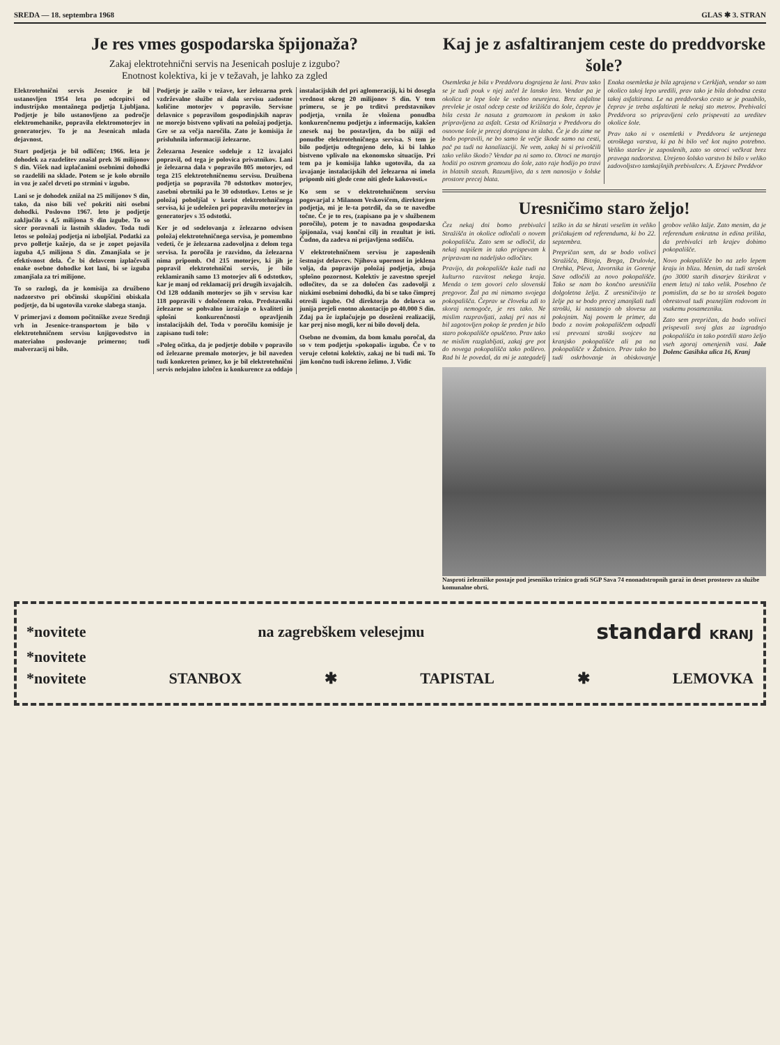SREDA — 18. septembra 1968 GLAS ✱ 3. STRAN
Je res vmes gospodarska špijonaža?
Zakaj elektrotehnični servis na Jesenicah posluje z izgubo?
Enotnost kolektiva, ki je v težavah, je lahko za zgled
Elektrotehnični servis Jesenice je bil ustanovljen 1954 leta po odcepitvi od industrijsko montažnega podjetja Ljubljana. Podjetje je bilo ustanovljeno za področje elektromehanike, popravila elektromotorjev in generatorjev. To je na Jesenicah mlada dejavnost.
Start podjetja je bil odličen; 1966. leta je dohodek za razdelitev znašal prek 36 milijonov S din. Višek nad izplačanimi osebnimi dohodki so razdelili na sklade. Potem se je kolo obrnilo in voz je začel drveti po strmini v izgubo.
Lani se je dohodek znižal na 25 milijonov S din, tako, da niso bili več pokriti niti osebni dohodki. Poslovno 1967. leto je podjetje zaključilo s 4,5 milijona S din izgube. To so sicer poravnali iz lastnih skladov. Toda tudi letos se položaj podjetja ni izboljšal. Podatki za prvo polletje kažejo, da se je zopet pojavila izguba 4,5 milijona S din. Zmanjšala se je efektivnost dela. Če bi delavcem izplačevali enake osebne dohodke kot lani, bi se izguba zmanjšala za tri milijone.
To so razlogi, da je komisija za družbeno nadzorstvo pri občinski skupščini obiskala podjetje, da bi ugotovila vzroke slabega stanja.
V primerjavi z domom počitniške zveze Srednji vrh in Jesenice-transportom je bilo v elektrotehničnem servisu knjigovodstvo in materialno poslovanje primerno; tudi malverzacij ni bilo.
Podjetje je zašlo v težave, ker železarna prek vzdrževalne službe ni dala servisu zadostne količine motorjev v popravilo. Servisne delavnice s popravilom gospodinjskih naprav ne morejo bistveno vplivati na položaj podjetja. Gre se za večja naročila. Zato je komisija že prisluhnila informaciji železarne.
Železarna Jesenice sodeluje z 12 izvajalci popravil, od tega je polovica privatnikov. Lani je železarna dala v popravilo 805 motorjev, od tega 215 elektrotehničnemu servisu. Družbena podjetja so popravila 70 odstotkov motorjev, zasebni obrtniki pa le 30 odstotkov. Letos se je položaj poboljšal v korist elektrotehničnega servisa, ki je udeležen pri popravilu motorjev in generatorjev s 35 odstotki.
Ker je od sodelovanja z železarno odvisen položaj elektrotehničnega servisa, je pomembno vedeti, če je železarna zadovoljna z delom tega servisa. Iz poročila je razvidno, da železarna nima pripomb. Od 215 motorjev, ki jih je popravil elektrotehnični servis, je bilo reklamiranih samo 13 motorjev ali 6 odstotkov, kar je manj od reklamacij pri drugih izvajalcih. Od 128 oddanih motorjev so jih v servisu kar 118 popravili v določenem roku. Predstavniki železarne se pohvalno izražajo o kvaliteti in splošni konkurenčnosti opravljenih instalacijskih del. Toda v poročilu komisije je zapisano tudi tole:
»Poleg očitka, da je podjetje dobilo v popravilo od železarne premalo motorjev, je bil naveden tudi konkreten primer, ko je bil elektrotehnični servis nelojalno izločen iz konkurence za oddajo instalacijskih del pri aglomeraciji, ki bi dosegla vrednost okrog 20 milijonov S din. V tem primeru, se je po trditvi predstavnikov podjetja, vrnila že vložena ponudba konkurenčnemu podjetju z informacijo, kakšen znesek naj bo postavljen, da bo nižji od ponudbe elektrotehničnega servisa. S tem je bilo podjetju odtegnjeno delo, ki bi lahko bistveno vplivalo na ekonomsko situacijo. Pri tem pa je komisija lahko ugotovila, da za izvajanje instalacijskih del železarna ni imela pripomb niti glede cene niti glede kakovosti.«
Ko sem se v elektrotehničnem servisu pogovarjal z Milanom Veskovičem, direktorjem podjetja, mi je le-ta potrdil, da so te navedbe točne. Če je to res, (zapisano pa je v službenem poročilu), potem je to navadna gospodarska špijonaža, vsaj končni cilj in rezultat je isti. Čudno, da zadeva ni prijavljena sodišču.
V elektrotehničnem servisu je zaposlenih šestnajst delavcev. Njihova upornost in jeklena volja, da popravijo položaj podjetja, zbuja splošno pozornost. Kolektiv je zavestno sprejel odločitev, da se za določen čas zadovolji z nizkimi osebnimi dohodki, da bi se tako čimprej otresli izgube. Od direktorja do delavca so junija prejeli enotno akontacijo po 40.000 S din. Zdaj pa že izplačujejo po doseženi realizaciji, kar prej niso mogli, ker ni bilo dovolj dela.
Osebno ne dvomim, da bom kmalu poročal, da so v tem podjetju »pokopali« izgubo. Če v to veruje celotni kolektiv, zakaj ne bi tudi mi. To jim končno tudi iskreno želimo. J. Vidic
Kaj je z asfaltiranjem ceste do preddvorske šole?
Osemletka je bila v Preddvoru dograjena že lani. Prav tako se je tudi pouk v njej začel že lansko leto. Vendar pa je okolica te lepe šole še vedno neurejena. Brez asfaltne prevleke je ostal odcep ceste od križišča do šole, čeprav je bila cesta že nasuta z gramozom in peskom in tako pripravljena za asfalt. Cesta od Križnarja v Preddvoru do osnovne šole je precej dotrajana in slaba. Če je do zime ne bodo popravili, ne bo samo še večje škode samo na cesti, pač pa tudi na kanalizaciji. Ne vem, zakaj bi si privoščili tako veliko škodo? Vendar pa ni samo to. Otroci ne marajo hoditi po ostrem gramozu do šole, zato raje hodijo po travi in blatnih stezah. Razumljivo, da s tem nanosijo v šolske prostore precej blata.
Enaka osemletka je bila zgrajena v Cerkljah, vendar so tam okolico takoj lepo uredili, prav tako je bila dohodna cesta takoj asfaltirana. Le na preddvorsko cesto se je pozabilo, čeprav je treba asfaltirati le nekaj sto metrov. Prebivalci Preddvora so pripravljeni celo prispevati za ureditev okolice šole.
Prav tako ni v osemletki v Preddvoru še urejenega otroškega varstva, ki pa bi bilo več kot nujno potrebno. Veliko staršev je zaposlenih, zato so otroci večkrat brez pravega nadzorstva. Urejeno šolsko varstvo bi bilo v veliko zadovoljstvo tamkajšnjih prebivalcev. A. Erjavec Preddvor
Uresničimo staro željo!
Čez nekaj dni bomo prebivalci Stražišča in okolice odločali o novem pokopališču. Zato sem se odločil, da nekaj napišem in tako prispevam k pripravam na nadeljsko odločitev.
Pravijo, da pokopališče kaže tudi na kulturno razvitost nekega kraja. Menda o tem govori celo slovenski pregovor. Žal pa mi nimamo svojega pokopališča. Čeprav se človeku zdi to skoraj nemogoče, je res tako. Ne mislim razpravljati, zakaj pri nas ni bil zagotovljen pokop še preden je bilo staro pokopališče opuščeno. Prav tako ne mislim razglabljati, zakaj gre pot do novega pokopališča tako polževo. Rad bi le povedal, da mi je zategadelj težko in da se hkrati veselim in veliko pričakujem od referenduma, ki bo 22. septembra.
Prepričan sem, da se bodo volivci Stražišča, Bitnja, Brega, Drulovke, Orehka, Pševa, Javornika in Gorenje Save odločili za novo pokopališče. Tako se nam bo končno uresničila dolgoletna želja. Z uresničitvijo te želje pa se bodo precej zmanjšali tudi stroški, ki nastanejo ob slovesu za pokojnim. Naj povem le primer, da bodo z novim pokopališčem odpadli vsi prevozni stroški svojcev na kranjsko pokopališče ali pa na pokopališče v Žabnico. Prav tako bo tudi oskrbovanje in obiskovanje grobov veliko lažje. Zato menim, da je referendum enkratna in edina prilika, da prebivalci teh krajev dobimo pokopališče.
Novo pokopališče bo na zelo lepem kraju in blizu. Menim, da tudi strošek (po 3000 starih dinarjev štirikrat v enem letu) ni tako velik. Posebno če pomislim, da se bo ta strošek bogato obrestoval tudi poznejšim rodovom in vsakemu posamezniku.
Zato sem prepričan, da bodo volivci prispevali svoj glas za izgradnjo pokopališča in tako potrdili staro željo vseh zgoraj omenjenih vasi. Jože Dolenc Gasilska ulica 16, Kranj
Nasproti železniške postaje pod jeseniško tržnico gradi SGP Sava 74 enonadstropnih garaž in deset prostorov za službe komunalne obrti.
*novitete na zagrebškem velesejmu standard KRANJ
*novitete
*novitete STANBOX ✱ TAPISTAL ✱ LEMOVKA